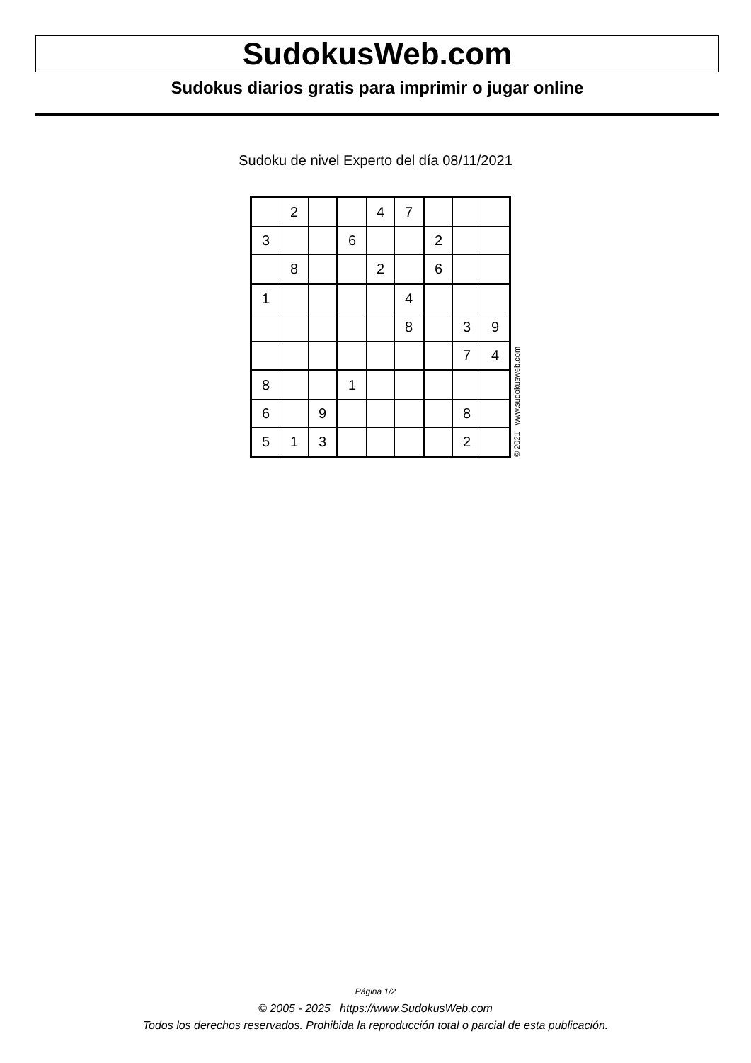SudokusWeb.com
Sudokus diarios gratis para imprimir o jugar online
Sudoku de nivel Experto del día 08/11/2021
| | 2 | | | 4 | 7 | | | |
| 3 | | | 6 | | | 2 | | |
| | 8 | | | 2 | | 6 | | |
| 1 | | | | | 4 | | | |
| | | | | | 8 | | 3 | 9 |
| | | | | | | | 7 | 4 |
| 8 | | | 1 | | | | | |
| 6 | | 9 | | | | | 8 | |
| 5 | 1 | 3 | | | | | 2 | |
© 2021 www.sudokusweb.com
Página 1/2
© 2005 - 2025 https://www.SudokusWeb.com
Todos los derechos reservados. Prohibida la reproducción total o parcial de esta publicación.